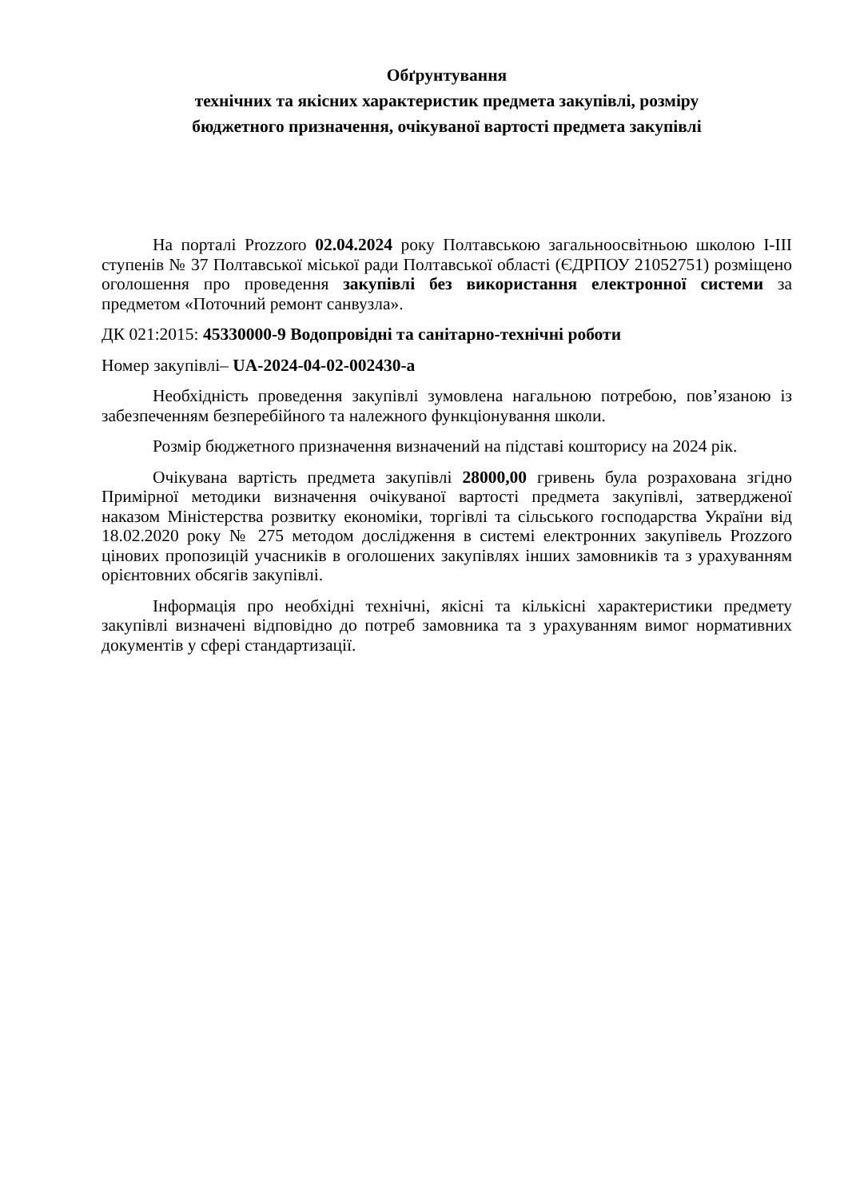Обґрунтування
технічних та якісних характеристик предмета закупівлі, розміру
бюджетного призначення, очікуваної вартості предмета закупівлі
На порталі Prozzoro 02.04.2024 року Полтавською загальноосвітньою школою І-ІІІ ступенів № 37 Полтавської міської ради Полтавської області (ЄДРПОУ 21052751) розміщено оголошення про проведення закупівлі без використання електронної системи за предметом «Поточний ремонт санвузла».
ДК 021:2015: 45330000-9 Водопровідні та санітарно-технічні роботи
Номер закупівлі– UA-2024-04-02-002430-a
Необхідність проведення закупівлі зумовлена нагальною потребою, пов’язаною із забезпеченням безперебійного та належного функціонування школи.
Розмір бюджетного призначення визначений на підставі кошторису на 2024 рік.
Очікувана вартість предмета закупівлі 28000,00 гривень була розрахована згідно Примірної методики визначення очікуваної вартості предмета закупівлі, затвердженої наказом Міністерства розвитку економіки, торгівлі та сільського господарства України від 18.02.2020 року № 275 методом дослідження в системі електронних закупівель Prozzoro цінових пропозицій учасників в оголошених закупівлях інших замовників та з урахуванням орієнтовних обсягів закупівлі.
Інформація про необхідні технічні, якісні та кількісні характеристики предмету закупівлі визначені відповідно до потреб замовника та з урахуванням вимог нормативних документів у сфері стандартизації.